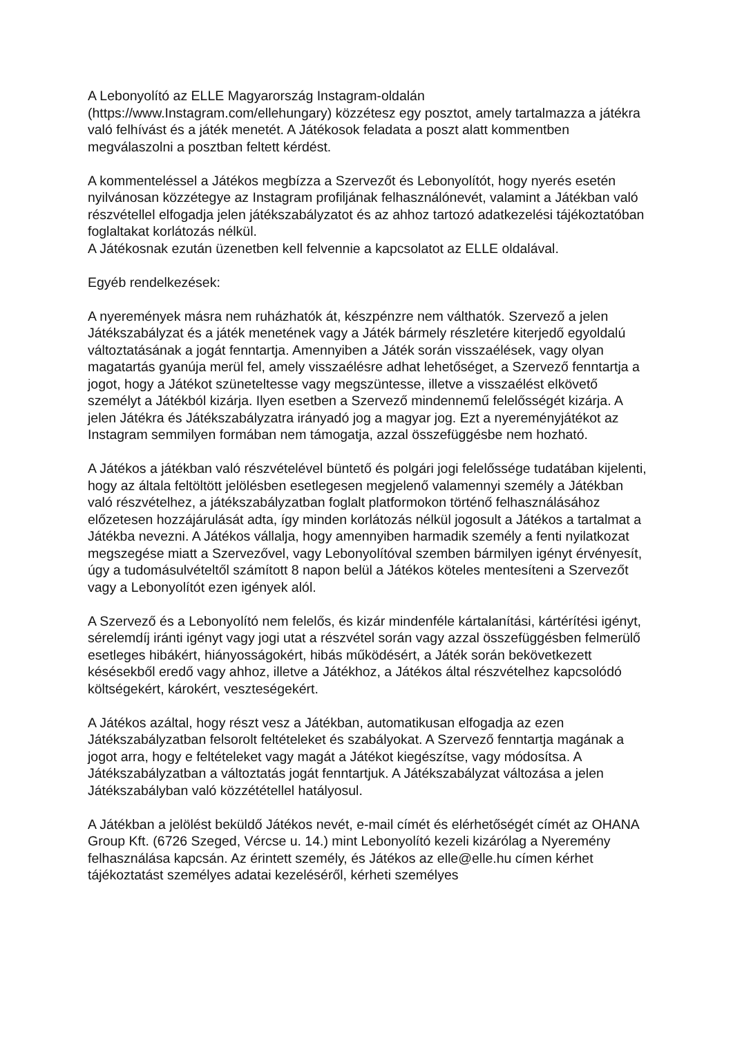A Lebonyolító az ELLE Magyarország Instagram-oldalán
(https://www.Instagram.com/ellehungary) közzétesz egy posztot, amely tartalmazza a játékra való felhívást és a játék menetét. A Játékosok feladata a poszt alatt kommentben megválaszolni a posztban feltett kérdést.
A kommenteléssel a Játékos megbízza a Szervezőt és Lebonyolítót, hogy nyerés esetén nyilvánosan közzétegye az Instagram profiljának felhasználónevét, valamint a Játékban való részvétellel elfogadja jelen játékszabályzatot és az ahhoz tartozó adatkezelési tájékoztatóban foglaltakat korlátozás nélkül.
A Játékosnak ezután üzenetben kell felvennie a kapcsolatot az ELLE oldalával.
Egyéb rendelkezések:
A nyeremények másra nem ruházhatók át, készpénzre nem válthatók. Szervező a jelen Játékszabályzat és a játék menetének vagy a Játék bármely részletére kiterjedő egyoldalú változtatásának a jogát fenntartja. Amennyiben a Játék során visszaélések, vagy olyan magatartás gyanúja merül fel, amely visszaélésre adhat lehetőséget, a Szervező fenntartja a jogot, hogy a Játékot szüneteltesse vagy megszüntesse, illetve a visszaélést elkövető személyt a Játékból kizárja. Ilyen esetben a Szervező mindennemű felelősségét kizárja. A jelen Játékra és Játékszabályzatra irányadó jog a magyar jog. Ezt a nyereményjátékot az Instagram semmilyen formában nem támogatja, azzal összefüggésbe nem hozható.
A Játékos a játékban való részvételével büntető és polgári jogi felelőssége tudatában kijelenti, hogy az általa feltöltött jelölésben esetlegesen megjelenő valamennyi személy a Játékban való részvételhez, a játékszabályzatban foglalt platformokon történő felhasználásához előzetesen hozzájárulását adta, így minden korlátozás nélkül jogosult a Játékos a tartalmat a Játékba nevezni. A Játékos vállalja, hogy amennyiben harmadik személy a fenti nyilatkozat megszegése miatt a Szervezővel, vagy Lebonyolítóval szemben bármilyen igényt érvényesít, úgy a tudomásulvételtől számított 8 napon belül a Játékos köteles mentesíteni a Szervezőt vagy a Lebonyolítót ezen igények alól.
A Szervező és a Lebonyolító nem felelős, és kizár mindenféle kártalanítási, kártérítési igényt, sérelemdíj iránti igényt vagy jogi utat a részvétel során vagy azzal összefüggésben felmerülő esetleges hibákért, hiányosságokért, hibás működésért, a Játék során bekövetkezett késésekből eredő vagy ahhoz, illetve a Játékhoz, a Játékos által részvételhez kapcsolódó költségekért, károkért, veszteségekért.
A Játékos azáltal, hogy részt vesz a Játékban, automatikusan elfogadja az ezen Játékszabályzatban felsorolt feltételeket és szabályokat. A Szervező fenntartja magának a jogot arra, hogy e feltételeket vagy magát a Játékot kiegészítse, vagy módosítsa. A Játékszabályzatban a változtatás jogát fenntartjuk. A Játékszabályzat változása a jelen Játékszabályban való közzététellel hatályosul.
A Játékban a jelölést beküldő Játékos nevét, e-mail címét és elérhetőségét címét az OHANA Group Kft. (6726 Szeged, Vércse u. 14.) mint Lebonyolító kezeli kizárólag a Nyeremény felhasználása kapcsán. Az érintett személy, és Játékos az elle@elle.hu címen kérhet tájékoztatást személyes adatai kezeléséről, kérheti személyes